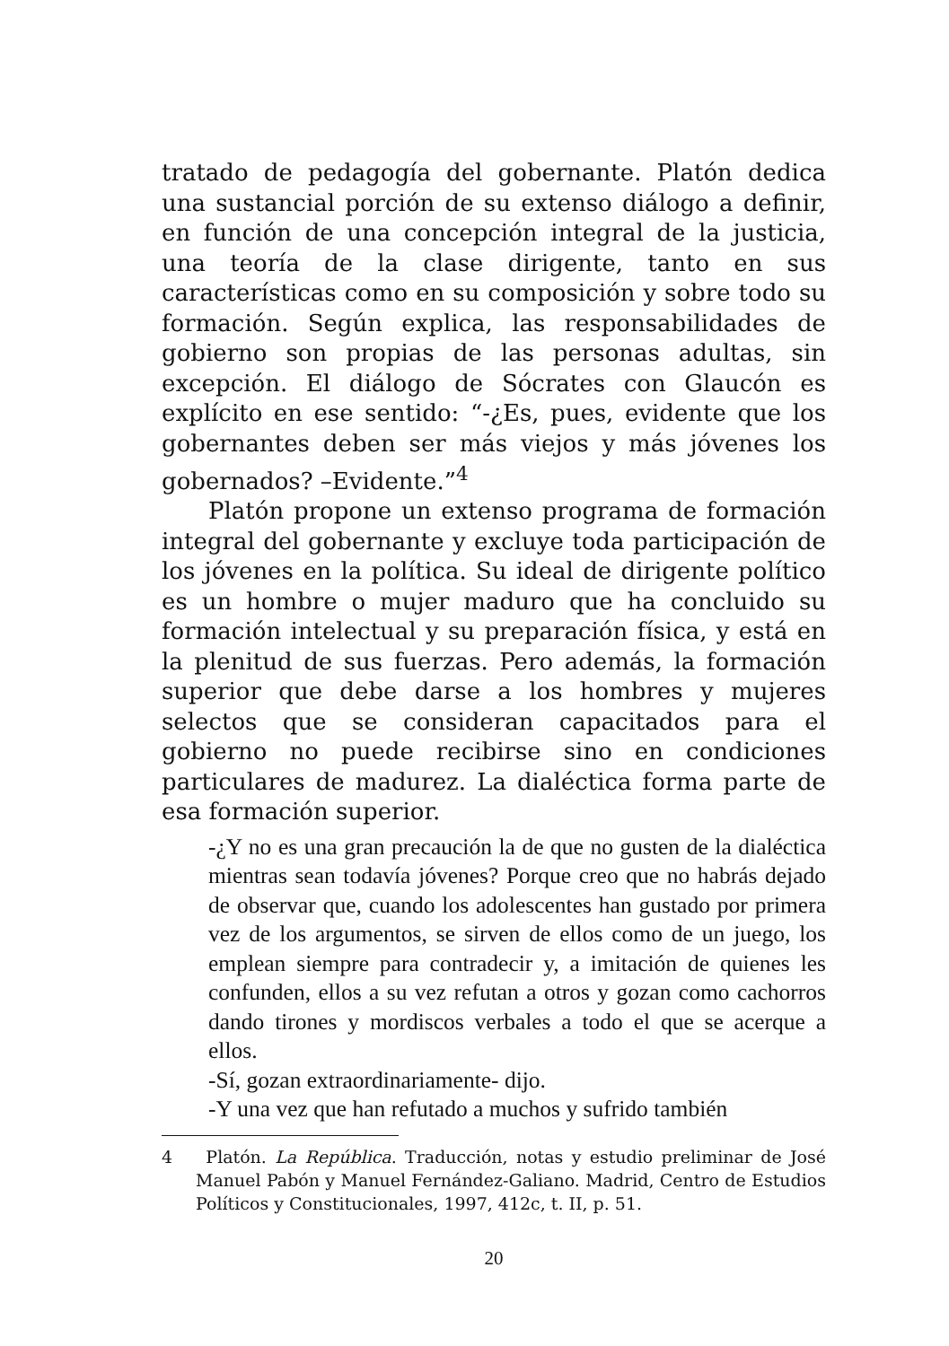tratado de pedagogía del gobernante. Platón dedica una sustancial porción de su extenso diálogo a definir, en función de una concepción integral de la justicia, una teoría de la clase dirigente, tanto en sus características como en su composición y sobre todo su formación. Según explica, las responsabilidades de gobierno son propias de las personas adultas, sin excepción. El diálogo de Sócrates con Glaucón es explícito en ese sentido: “-¿Es, pues, evidente que los gobernantes deben ser más viejos y más jóvenes los gobernados? –Evidente.”<sup>4</sup>
Platón propone un extenso programa de formación integral del gobernante y excluye toda participación de los jóvenes en la política. Su ideal de dirigente político es un hombre o mujer maduro que ha concluido su formación intelectual y su preparación física, y está en la plenitud de sus fuerzas. Pero además, la formación superior que debe darse a los hombres y mujeres selectos que se consideran capacitados para el gobierno no puede recibirse sino en condiciones particulares de madurez. La dialéctica forma parte de esa formación superior.
-¿Y no es una gran precaución la de que no gusten de la dialéctica mientras sean todavía jóvenes? Porque creo que no habrás dejado de observar que, cuando los adolescentes han gustado por primera vez de los argumentos, se sirven de ellos como de un juego, los emplean siempre para contradecir y, a imitación de quienes les confunden, ellos a su vez refutan a otros y gozan como cachorros dando tirones y mordiscos verbales a todo el que se acerque a ellos.
-Sí, gozan extraordinariamente- dijo.
-Y una vez que han refutado a muchos y sufrido también
4 Platón. La República. Traducción, notas y estudio preliminar de José Manuel Pabón y Manuel Fernández-Galiano. Madrid, Centro de Estudios Políticos y Constitucionales, 1997, 412c, t. II, p. 51.
20